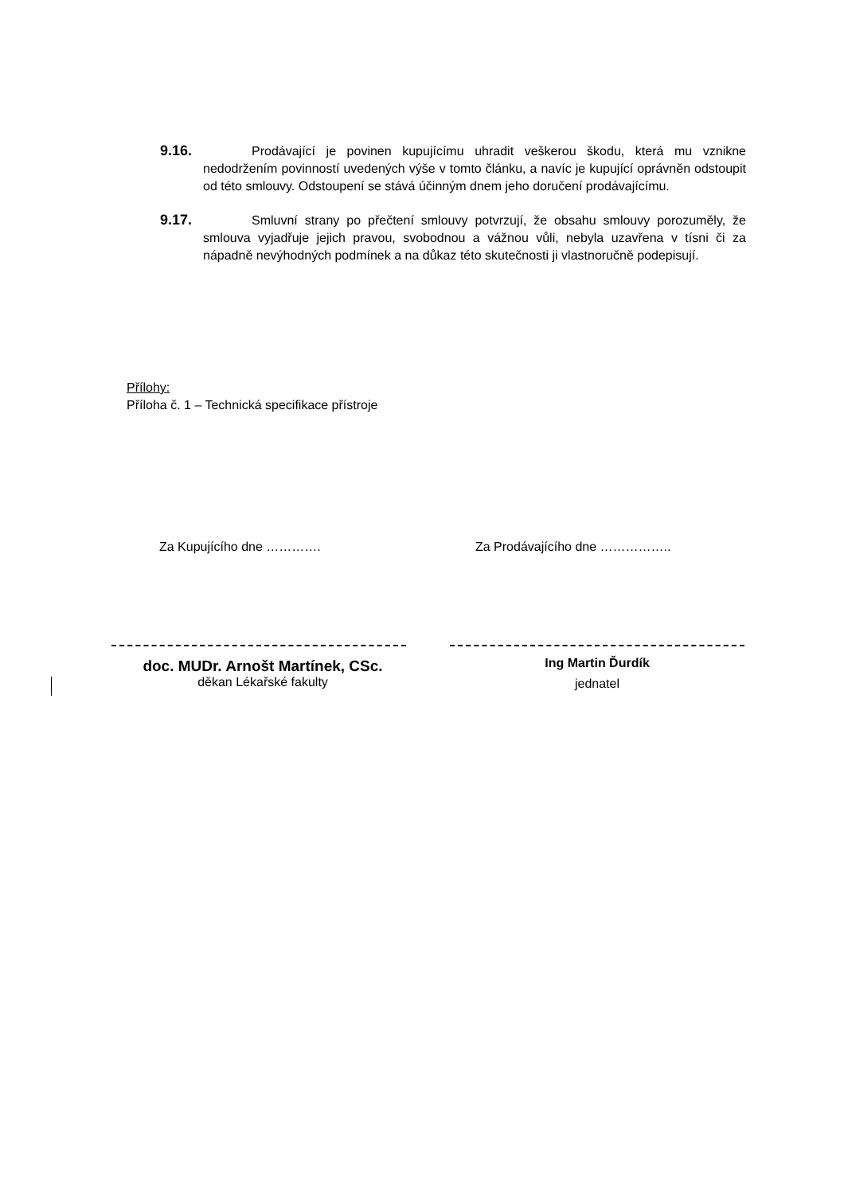9.16. Prodávající je povinen kupujícímu uhradit veškerou škodu, která mu vznikne nedodržením povinností uvedených výše v tomto článku, a navíc je kupující oprávněn odstoupit od této smlouvy. Odstoupení se stává účinným dnem jeho doručení prodávajícímu.
9.17. Smluvní strany po přečtení smlouvy potvrzují, že obsahu smlouvy porozuměly, že smlouva vyjadřuje jejich pravou, svobodnou a vážnou vůli, nebyla uzavřena v tísni či za nápadně nevýhodných podmínek a na důkaz této skutečnosti ji vlastnoručně podepisují.
Přílohy:
Příloha č. 1 – Technická specifikace přístroje
Za Kupujícího dne …………. Za Prodávajícího dne ……………..
doc. MUDr. Arnošt Martínek, CSc.
děkan Lékařské fakulty
Ing Martin Ďurdík
jednatel